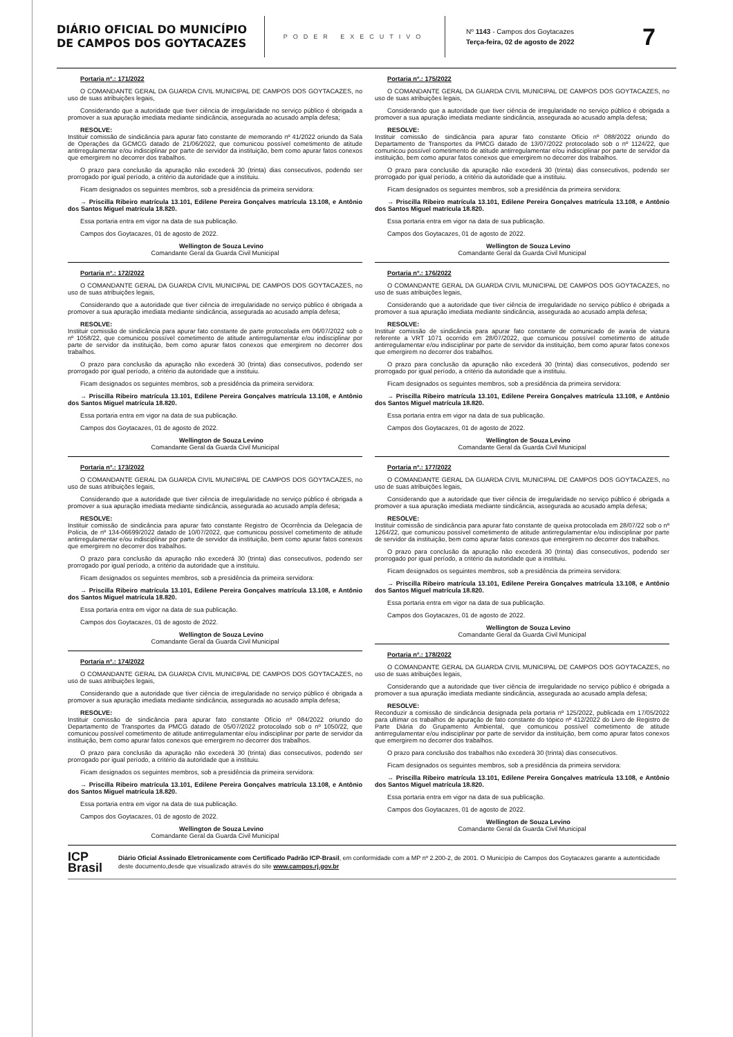DIÁRIO OFICIAL DO MUNICÍPIO DE CAMPOS DOS GOYTACAZES
PODER EXECUTIVO
Nº 1143 - Campos dos Goytacazes
Terça-feira, 02 de agosto de 2022
7
Portaria nº.: 171/2022
O COMANDANTE GERAL DA GUARDA CIVIL MUNICIPAL DE CAMPOS DOS GOYTACAZES, no uso de suas atribuições legais,
Considerando que a autoridade que tiver ciência de irregularidade no serviço público é obrigada a promover a sua apuração imediata mediante sindicância, assegurada ao acusado ampla defesa;
RESOLVE:
Instituir comissão de sindicância para apurar fato constante de memorando nº 41/2022 oriundo da Sala de Operações da GCMCG datado de 21/06/2022, que comunicou possível cometimento de atitude antirregulamentar e/ou indisciplinar por parte de servidor da instituição, bem como apurar fatos conexos que emergirem no decorrer dos trabalhos.
O prazo para conclusão da apuração não excederá 30 (trinta) dias consecutivos, podendo ser prorrogado por igual período, a critério da autoridade que a instituiu.
Ficam designados os seguintes membros, sob a presidência da primeira servidora:
→ Priscilla Ribeiro matrícula 13.101, Edilene Pereira Gonçalves matrícula 13.108, e Antônio dos Santos Miguel matrícula 18.820.
Essa portaria entra em vigor na data de sua publicação.
Campos dos Goytacazes, 01 de agosto de 2022.
Wellington de Souza Levino
Comandante Geral da Guarda Civil Municipal
Portaria nº.: 172/2022
O COMANDANTE GERAL DA GUARDA CIVIL MUNICIPAL DE CAMPOS DOS GOYTACAZES, no uso de suas atribuições legais,
Considerando que a autoridade que tiver ciência de irregularidade no serviço público é obrigada a promover a sua apuração imediata mediante sindicância, assegurada ao acusado ampla defesa;
RESOLVE:
Instituir comissão de sindicância para apurar fato constante de parte protocolada em 06/07/2022 sob o nº 1058/22, que comunicou possível cometimento de atitude antirregulamentar e/ou indisciplinar por parte de servidor da instituição, bem como apurar fatos conexos que emergirem no decorrer dos trabalhos.
O prazo para conclusão da apuração não excederá 30 (trinta) dias consecutivos, podendo ser prorrogado por igual período, a critério da autoridade que a instituiu.
Ficam designados os seguintes membros, sob a presidência da primeira servidora:
→ Priscilla Ribeiro matrícula 13.101, Edilene Pereira Gonçalves matrícula 13.108, e Antônio dos Santos Miguel matrícula 18.820.
Essa portaria entra em vigor na data de sua publicação.
Campos dos Goytacazes, 01 de agosto de 2022.
Wellington de Souza Levino
Comandante Geral da Guarda Civil Municipal
Portaria nº.: 173/2022
O COMANDANTE GERAL DA GUARDA CIVIL MUNICIPAL DE CAMPOS DOS GOYTACAZES, no uso de suas atribuições legais,
Considerando que a autoridade que tiver ciência de irregularidade no serviço público é obrigada a promover a sua apuração imediata mediante sindicância, assegurada ao acusado ampla defesa;
RESOLVE:
Instituir comissão de sindicância para apurar fato constante Registro de Ocorrência da Delegacia de Polícia, de nº 134-06699/2022 datado de 10/07/2022, que comunicou possível cometimento de atitude antirregulamentar e/ou indisciplinar por parte de servidor da instituição, bem como apurar fatos conexos que emergirem no decorrer dos trabalhos.
O prazo para conclusão da apuração não excederá 30 (trinta) dias consecutivos, podendo ser prorrogado por igual período, a critério da autoridade que a instituiu.
Ficam designados os seguintes membros, sob a presidência da primeira servidora:
→ Priscilla Ribeiro matrícula 13.101, Edilene Pereira Gonçalves matrícula 13.108, e Antônio dos Santos Miguel matrícula 18.820.
Essa portaria entra em vigor na data de sua publicação.
Campos dos Goytacazes, 01 de agosto de 2022.
Wellington de Souza Levino
Comandante Geral da Guarda Civil Municipal
Portaria nº.: 174/2022
O COMANDANTE GERAL DA GUARDA CIVIL MUNICIPAL DE CAMPOS DOS GOYTACAZES, no uso de suas atribuições legais,
Considerando que a autoridade que tiver ciência de irregularidade no serviço público é obrigada a promover a sua apuração imediata mediante sindicância, assegurada ao acusado ampla defesa;
RESOLVE:
Instituir comissão de sindicância para apurar fato constante Ofício nº 084/2022 oriundo do Departamento de Transportes da PMCG datado de 05/07/2022 protocolado sob o nº 1050/22, que comunicou possível cometimento de atitude antirregulamentar e/ou indisciplinar por parte de servidor da instituição, bem como apurar fatos conexos que emergirem no decorrer dos trabalhos.
O prazo para conclusão da apuração não excederá 30 (trinta) dias consecutivos, podendo ser prorrogado por igual período, a critério da autoridade que a instituiu.
Ficam designados os seguintes membros, sob a presidência da primeira servidora:
→ Priscilla Ribeiro matrícula 13.101, Edilene Pereira Gonçalves matrícula 13.108, e Antônio dos Santos Miguel matrícula 18.820.
Essa portaria entra em vigor na data de sua publicação.
Campos dos Goytacazes, 01 de agosto de 2022.
Wellington de Souza Levino
Comandante Geral da Guarda Civil Municipal
Portaria nº.: 175/2022
O COMANDANTE GERAL DA GUARDA CIVIL MUNICIPAL DE CAMPOS DOS GOYTACAZES, no uso de suas atribuições legais,
Considerando que a autoridade que tiver ciência de irregularidade no serviço público é obrigada a promover a sua apuração imediata mediante sindicância, assegurada ao acusado ampla defesa;
RESOLVE:
Instituir comissão de sindicância para apurar fato constante Ofício nº 088/2022 oriundo do Departamento de Transportes da PMCG datado de 13/07/2022 protocolado sob o nº 1124/22, que comunicou possível cometimento de atitude antirregulamentar e/ou indisciplinar por parte de servidor da instituição, bem como apurar fatos conexos que emergirem no decorrer dos trabalhos.
O prazo para conclusão da apuração não excederá 30 (trinta) dias consecutivos, podendo ser prorrogado por igual período, a critério da autoridade que a instituiu.
Ficam designados os seguintes membros, sob a presidência da primeira servidora:
→ Priscilla Ribeiro matrícula 13.101, Edilene Pereira Gonçalves matrícula 13.108, e Antônio dos Santos Miguel matrícula 18.820.
Essa portaria entra em vigor na data de sua publicação.
Campos dos Goytacazes, 01 de agosto de 2022.
Wellington de Souza Levino
Comandante Geral da Guarda Civil Municipal
Portaria nº.: 176/2022
O COMANDANTE GERAL DA GUARDA CIVIL MUNICIPAL DE CAMPOS DOS GOYTACAZES, no uso de suas atribuições legais,
Considerando que a autoridade que tiver ciência de irregularidade no serviço público é obrigada a promover a sua apuração imediata mediante sindicância, assegurada ao acusado ampla defesa;
RESOLVE:
Instituir comissão de sindicância para apurar fato constante de comunicado de avaria de viatura referente a VRT 1071 ocorrido em 28/07/2022, que comunicou possível cometimento de atitude antirregulamentar e/ou indisciplinar por parte de servidor da instituição, bem como apurar fatos conexos que emergirem no decorrer dos trabalhos.
O prazo para conclusão da apuração não excederá 30 (trinta) dias consecutivos, podendo ser prorrogado por igual período, a critério da autoridade que a instituiu.
Ficam designados os seguintes membros, sob a presidência da primeira servidora:
→ Priscilla Ribeiro matrícula 13.101, Edilene Pereira Gonçalves matrícula 13.108, e Antônio dos Santos Miguel matrícula 18.820.
Essa portaria entra em vigor na data de sua publicação.
Campos dos Goytacazes, 01 de agosto de 2022.
Wellington de Souza Levino
Comandante Geral da Guarda Civil Municipal
Portaria nº.: 177/2022
O COMANDANTE GERAL DA GUARDA CIVIL MUNICIPAL DE CAMPOS DOS GOYTACAZES, no uso de suas atribuições legais,
Considerando que a autoridade que tiver ciência de irregularidade no serviço público é obrigada a promover a sua apuração imediata mediante sindicância, assegurada ao acusado ampla defesa;
RESOLVE:
Instituir comissão de sindicância para apurar fato constante de queixa protocolada em 28/07/22 sob o nº 1264/22, que comunicou possível cometimento de atitude antirregulamentar e/ou indisciplinar por parte de servidor da instituição, bem como apurar fatos conexos que emergirem no decorrer dos trabalhos.
O prazo para conclusão da apuração não excederá 30 (trinta) dias consecutivos, podendo ser prorrogado por igual período, a critério da autoridade que a instituiu.
Ficam designados os seguintes membros, sob a presidência da primeira servidora:
→ Priscilla Ribeiro matrícula 13.101, Edilene Pereira Gonçalves matrícula 13.108, e Antônio dos Santos Miguel matrícula 18.820.
Essa portaria entra em vigor na data de sua publicação.
Campos dos Goytacazes, 01 de agosto de 2022.
Wellington de Souza Levino
Comandante Geral da Guarda Civil Municipal
Portaria nº.: 178/2022
O COMANDANTE GERAL DA GUARDA CIVIL MUNICIPAL DE CAMPOS DOS GOYTACAZES, no uso de suas atribuições legais,
Considerando que a autoridade que tiver ciência de irregularidade no serviço público é obrigada a promover a sua apuração imediata mediante sindicância, assegurada ao acusado ampla defesa;
RESOLVE:
Reconduzir a comissão de sindicância designada pela portaria nº 125/2022, publicada em 17/05/2022 para ultimar os trabalhos de apuração de fato constante do tópico nº 412/2022 do Livro de Registro de Parte Diária do Grupamento Ambiental, que comunicou possível cometimento de atitude antirregulamentar e/ou indisciplinar por parte de servidor da instituição, bem como apurar fatos conexos que emergirem no decorrer dos trabalhos.
O prazo para conclusão dos trabalhos não excederá 30 (trinta) dias consecutivos.
Ficam designados os seguintes membros, sob a presidência da primeira servidora:
→ Priscilla Ribeiro matrícula 13.101, Edilene Pereira Gonçalves matrícula 13.108, e Antônio dos Santos Miguel matrícula 18.820.
Essa portaria entra em vigor na data de sua publicação.
Campos dos Goytacazes, 01 de agosto de 2022.
Wellington de Souza Levino
Comandante Geral da Guarda Civil Municipal
ICP
Brasil
Diário Oficial Assinado Eletronicamente com Certificado Padrão ICP-Brasil, em conformidade com a MP nº 2.200-2, de 2001. O Município de Campos dos Goytacazes garante a autenticidade deste documento,desde que visualizado através do site www.campos.rj.gov.br